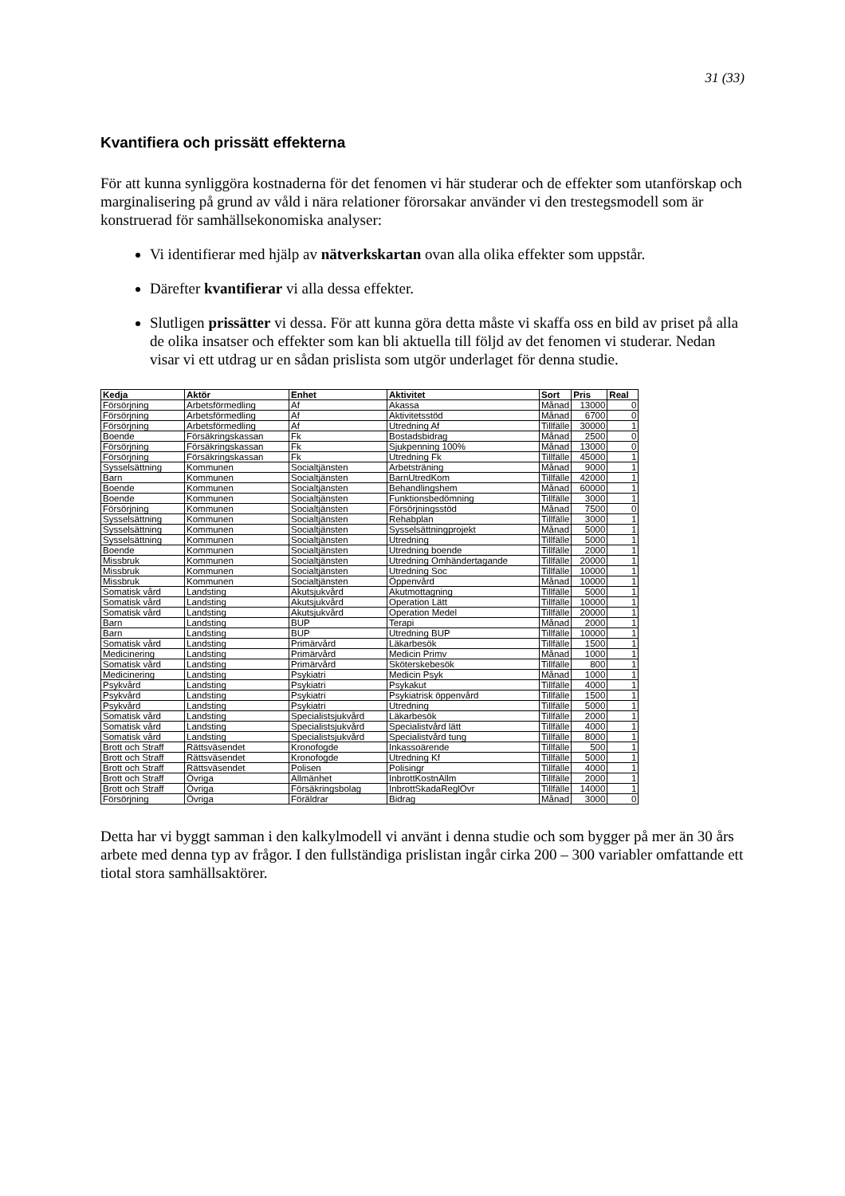31 (33)
Kvantifiera och prissätt effekterna
För att kunna synliggöra kostnaderna för det fenomen vi här studerar och de effekter som utanförskap och marginalisering på grund av våld i nära relationer förorsakar använder vi den trestegsmodell som är konstruerad för samhällsekonomiska analyser:
Vi identifierar med hjälp av nätverkskartan ovan alla olika effekter som uppstår.
Därefter kvantifierar vi alla dessa effekter.
Slutligen prissätter vi dessa. För att kunna göra detta måste vi skaffa oss en bild av priset på alla de olika insatser och effekter som kan bli aktuella till följd av det fenomen vi studerar. Nedan visar vi ett utdrag ur en sådan prislista som utgör underlaget för denna studie.
| Kedja | Aktör | Enhet | Aktivitet | Sort | Pris | Real |
| --- | --- | --- | --- | --- | --- | --- |
| Försörjning | Arbetsförmedling | Af | Akassa | Månad | 13000 | 0 |
| Försörjning | Arbetsförmedling | Af | Aktivitetsstöd | Månad | 6700 | 0 |
| Försörjning | Arbetsförmedling | Af | Utredning Af | Tillfälle | 30000 | 1 |
| Boende | Försäkringskassan | Fk | Bostadsbidrag | Månad | 2500 | 0 |
| Försörjning | Försäkringskassan | Fk | Sjukpenning 100% | Månad | 13000 | 0 |
| Försörjning | Försäkringskassan | Fk | Utredning Fk | Tillfälle | 45000 | 1 |
| Sysselsättning | Kommunen | Socialtjänsten | Arbetsträning | Månad | 9000 | 1 |
| Barn | Kommunen | Socialtjänsten | BarnUtredKom | Tillfälle | 42000 | 1 |
| Boende | Kommunen | Socialtjänsten | Behandlingshem | Månad | 60000 | 1 |
| Boende | Kommunen | Socialtjänsten | Funktionsbedömning | Tillfälle | 3000 | 1 |
| Försörjning | Kommunen | Socialtjänsten | Försörjningsstöd | Månad | 7500 | 0 |
| Sysselsättning | Kommunen | Socialtjänsten | Rehabplan | Tillfälle | 3000 | 1 |
| Sysselsättning | Kommunen | Socialtjänsten | Sysselsättningprojekt | Månad | 5000 | 1 |
| Sysselsättning | Kommunen | Socialtjänsten | Utredning | Tillfälle | 5000 | 1 |
| Boende | Kommunen | Socialtjänsten | Utredning boende | Tillfälle | 2000 | 1 |
| Missbruk | Kommunen | Socialtjänsten | Utredning Omhändertagande | Tillfälle | 20000 | 1 |
| Missbruk | Kommunen | Socialtjänsten | Utredning Soc | Tillfälle | 10000 | 1 |
| Missbruk | Kommunen | Socialtjänsten | Öppenvård | Månad | 10000 | 1 |
| Somatisk vård | Landsting | Akutsjukvård | Akutmottagning | Tillfälle | 5000 | 1 |
| Somatisk vård | Landsting | Akutsjukvård | Operation Lätt | Tillfälle | 10000 | 1 |
| Somatisk vård | Landsting | Akutsjukvård | Operation Medel | Tillfälle | 20000 | 1 |
| Barn | Landsting | BUP | Terapi | Månad | 2000 | 1 |
| Barn | Landsting | BUP | Utredning BUP | Tillfälle | 10000 | 1 |
| Somatisk vård | Landsting | Primärvård | Läkarbesök | Tillfälle | 1500 | 1 |
| Medicinering | Landsting | Primärvård | Medicin Primv | Månad | 1000 | 1 |
| Somatisk vård | Landsting | Primärvård | Sköterskebesök | Tillfälle | 800 | 1 |
| Medicinering | Landsting | Psykiatri | Medicin Psyk | Månad | 1000 | 1 |
| Psykvård | Landsting | Psykiatri | Psykakut | Tillfälle | 4000 | 1 |
| Psykvård | Landsting | Psykiatri | Psykiatrisk öppenvård | Tillfälle | 1500 | 1 |
| Psykvård | Landsting | Psykiatri | Utredning | Tillfälle | 5000 | 1 |
| Somatisk vård | Landsting | Specialistsjukvård | Läkarbesök | Tillfälle | 2000 | 1 |
| Somatisk vård | Landsting | Specialistsjukvård | Specialistvård lätt | Tillfälle | 4000 | 1 |
| Somatisk vård | Landsting | Specialistsjukvård | Specialistvård tung | Tillfälle | 8000 | 1 |
| Brott och Straff | Rättsväsendet | Kronofogde | Inkassoärende | Tillfälle | 500 | 1 |
| Brott och Straff | Rättsväsendet | Kronofogde | Utredning Kf | Tillfälle | 5000 | 1 |
| Brott och Straff | Rättsväsendet | Polisen | Polisingr | Tillfälle | 4000 | 1 |
| Brott och Straff | Övriga | Allmänhet | InbrottKostnAllm | Tillfälle | 2000 | 1 |
| Brott och Straff | Övriga | Försäkringsbolag | InbrottSkadaReglÖvr | Tillfälle | 14000 | 1 |
| Försörjning | Övriga | Föräldrar | Bidrag | Månad | 3000 | 0 |
Detta har vi byggt samman i den kalkylmodell vi använt i denna studie och som bygger på mer än 30 års arbete med denna typ av frågor. I den fullständiga prislistan ingår cirka 200 – 300 variabler omfattande ett tiotal stora samhällsaktörer.